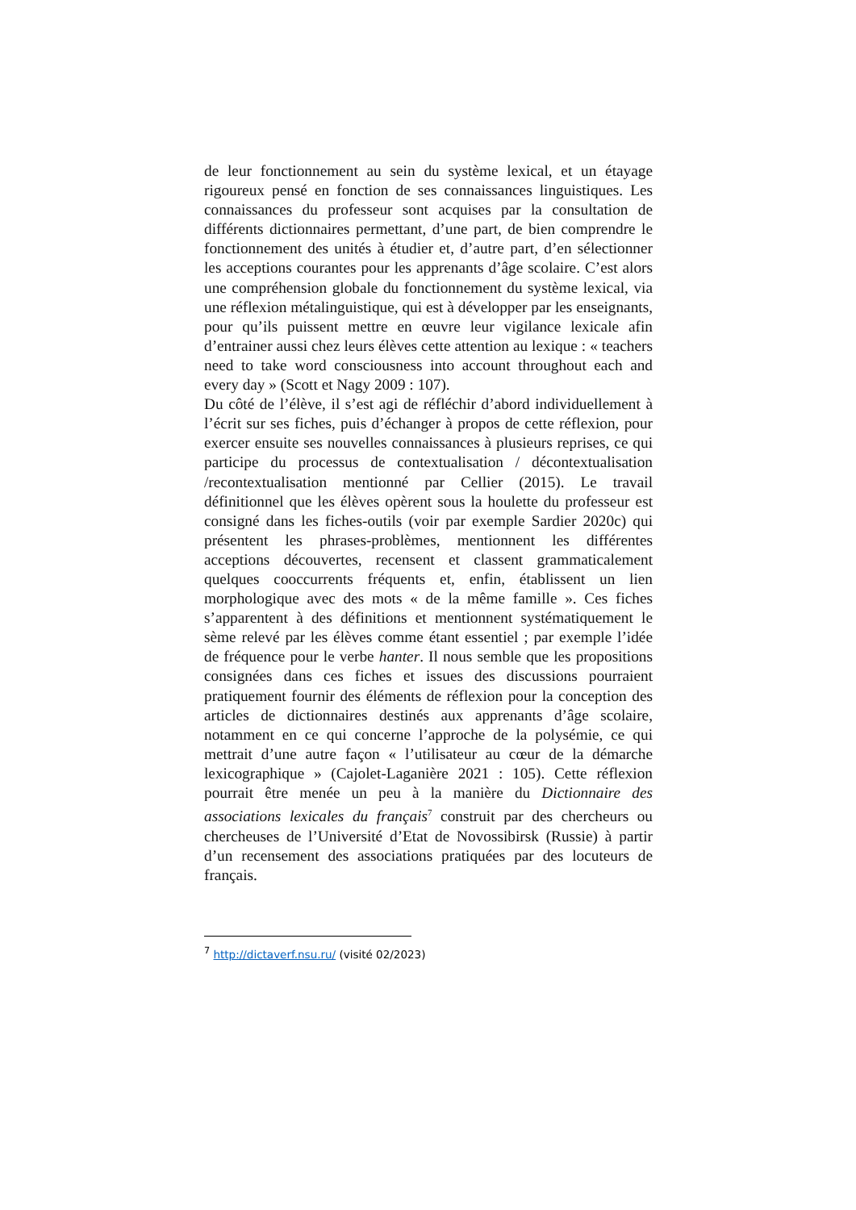de leur fonctionnement au sein du système lexical, et un étayage rigoureux pensé en fonction de ses connaissances linguistiques. Les connaissances du professeur sont acquises par la consultation de différents dictionnaires permettant, d’une part, de bien comprendre le fonctionnement des unités à étudier et, d’autre part, d’en sélectionner les acceptions courantes pour les apprenants d’âge scolaire. C’est alors une compréhension globale du fonctionnement du système lexical, via une réflexion métalinguistique, qui est à développer par les enseignants, pour qu’ils puissent mettre en œuvre leur vigilance lexicale afin d’entrainer aussi chez leurs élèves cette attention au lexique : « teachers need to take word consciousness into account throughout each and every day » (Scott et Nagy 2009 : 107).
Du côté de l’élève, il s’est agi de réfléchir d’abord individuellement à l’écrit sur ses fiches, puis d’échanger à propos de cette réflexion, pour exercer ensuite ses nouvelles connaissances à plusieurs reprises, ce qui participe du processus de contextualisation / décontextualisation /recontextualisation mentionné par Cellier (2015). Le travail définitionnel que les élèves opèrent sous la houlette du professeur est consigné dans les fiches-outils (voir par exemple Sardier 2020c) qui présentent les phrases-problèmes, mentionnent les différentes acceptions découvertes, recensent et classent grammaticalement quelques cooccurrents fréquents et, enfin, établissent un lien morphologique avec des mots « de la même famille ». Ces fiches s’apparentent à des définitions et mentionnent systématiquement le sème relevé par les élèves comme étant essentiel ; par exemple l’idée de fréquence pour le verbe hanter. Il nous semble que les propositions consignées dans ces fiches et issues des discussions pourraient pratiquement fournir des éléments de réflexion pour la conception des articles de dictionnaires destinés aux apprenants d’âge scolaire, notamment en ce qui concerne l’approche de la polysémie, ce qui mettrait d’une autre façon « l’utilisateur au cœur de la démarche lexicographique » (Cajolet-Laganière 2021 : 105). Cette réflexion pourrait être menée un peu à la manière du Dictionnaire des associations lexicales du français<sup>7</sup> construit par des chercheurs ou chercheuses de l’Université d’Etat de Novossibirsk (Russie) à partir d’un recensement des associations pratiquées par des locuteurs de français.
<sup>7</sup> http://dictaverf.nsu.ru/ (visité 02/2023)